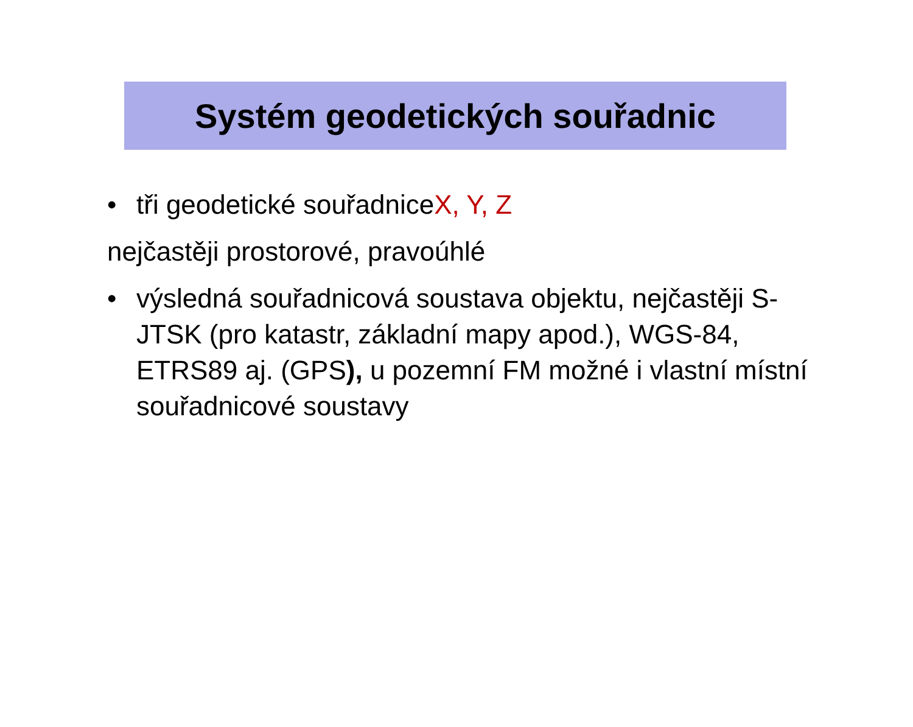Systém geodetických souřadnic
• tři geodetické souřadniceX, Y, Z
nejčastěji prostorové, pravoúhlé
• výsledná souřadnicová soustava objektu, nejčastěji S-JTSK (pro katastr, základní mapy apod.), WGS-84, ETRS89 aj. (GPS), u pozemní FM možné i vlastní místní souřadnicové soustavy